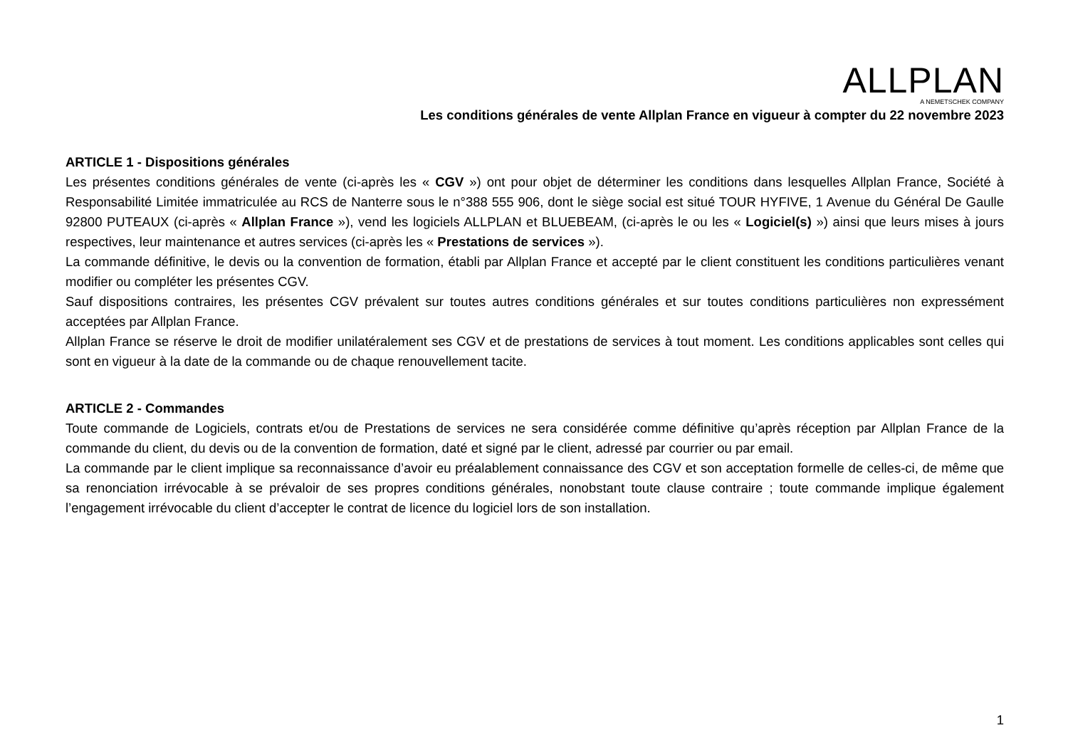ALLPLAN
A NEMETSCHEK COMPANY
Les conditions générales de vente Allplan France en vigueur à compter du 22 novembre 2023
ARTICLE 1 - Dispositions générales
Les présentes conditions générales de vente (ci-après les « CGV ») ont pour objet de déterminer les conditions dans lesquelles Allplan France, Société à Responsabilité Limitée immatriculée au RCS de Nanterre sous le n°388 555 906, dont le siège social est situé TOUR HYFIVE, 1 Avenue du Général De Gaulle 92800 PUTEAUX (ci-après « Allplan France »), vend les logiciels ALLPLAN et BLUEBEAM, (ci-après le ou les « Logiciel(s) ») ainsi que leurs mises à jours respectives, leur maintenance et autres services (ci-après les « Prestations de services »).
La commande définitive, le devis ou la convention de formation, établi par Allplan France et accepté par le client constituent les conditions particulières venant modifier ou compléter les présentes CGV.
Sauf dispositions contraires, les présentes CGV prévalent sur toutes autres conditions générales et sur toutes conditions particulières non expressément acceptées par Allplan France.
Allplan France se réserve le droit de modifier unilatéralement ses CGV et de prestations de services à tout moment. Les conditions applicables sont celles qui sont en vigueur à la date de la commande ou de chaque renouvellement tacite.
ARTICLE 2 - Commandes
Toute commande de Logiciels, contrats et/ou de Prestations de services ne sera considérée comme définitive qu’après réception par Allplan France de la commande du client, du devis ou de la convention de formation, daté et signé par le client, adressé par courrier ou par email.
La commande par le client implique sa reconnaissance d’avoir eu préalablement connaissance des CGV et son acceptation formelle de celles-ci, de même que sa renonciation irrévocable à se prévaloir de ses propres conditions générales, nonobstant toute clause contraire ; toute commande implique également l’engagement irrévocable du client d’accepter le contrat de licence du logiciel lors de son installation.
1